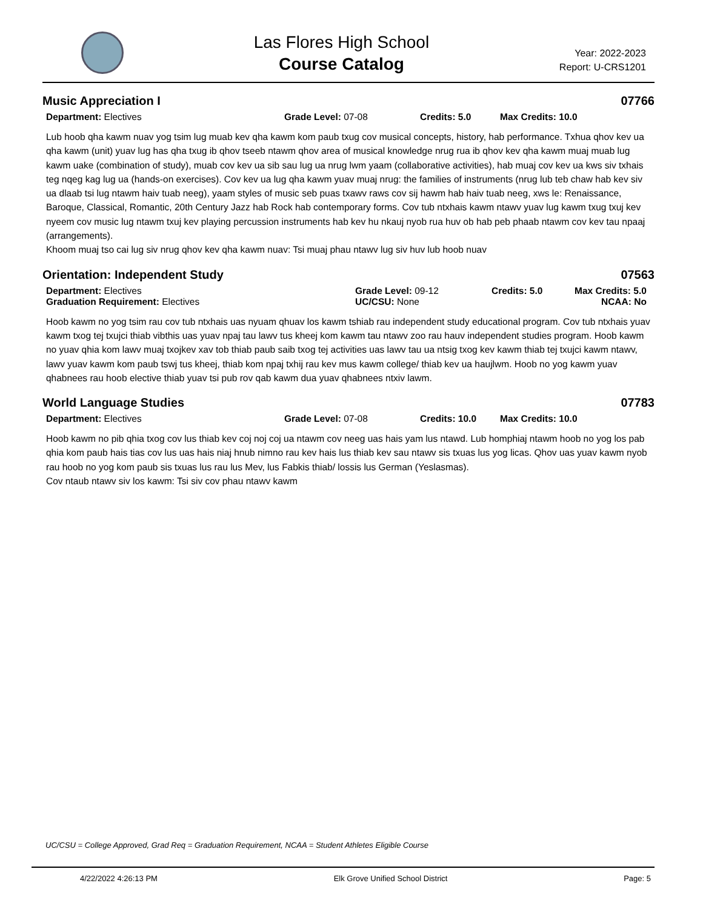Las Flores High School
Course Catalog
Year: 2022-2023
Report: U-CRS1201
Music Appreciation I 07766
Department: Electives Grade Level: 07-08 Credits: 5.0 Max Credits: 10.0
Lub hoob qha kawm nuav yog tsim lug muab kev qha kawm kom paub txug cov musical concepts, history, hab performance. Txhua qhov kev ua qha kawm (unit) yuav lug has qha txug ib qhov tseeb ntawm qhov area of musical knowledge nrug rua ib qhov kev qha kawm muaj muab lug kawm uake (combination of study), muab cov kev ua sib sau lug ua nrug lwm yaam (collaborative activities), hab muaj cov kev ua kws siv txhais teg nqeg kag lug ua (hands-on exercises). Cov kev ua lug qha kawm yuav muaj nrug: the families of instruments (nrug lub teb chaw hab kev siv ua dlaab tsi lug ntawm haiv tuab neeg), yaam styles of music seb puas txawv raws cov sij hawm hab haiv tuab neeg, xws le: Renaissance, Baroque, Classical, Romantic, 20th Century Jazz hab Rock hab contemporary forms. Cov tub ntxhais kawm ntawv yuav lug kawm txug txuj kev nyeem cov music lug ntawm txuj kev playing percussion instruments hab kev hu nkauj nyob rua huv ob hab peb phaab ntawm cov kev tau npaaj (arrangements).
Khoom muaj tso cai lug siv nrug qhov kev qha kawm nuav: Tsi muaj phau ntawv lug siv huv lub hoob nuav
Orientation: Independent Study 07563
Department: Electives
Graduation Requirement: Electives
Grade Level: 09-12
UC/CSU: None
Credits: 5.0 Max Credits: 5.0
NCAA: No
Hoob kawm no yog tsim rau cov tub ntxhais uas nyuam qhuav los kawm tshiab rau independent study educational program. Cov tub ntxhais yuav kawm txog tej txujci thiab vibthis uas yuav npaj tau lawv tus kheej kom kawm tau ntawv zoo rau hauv independent studies program. Hoob kawm no yuav qhia kom lawv muaj txojkev xav tob thiab paub saib txog tej activities uas lawv tau ua ntsig txog kev kawm thiab tej txujci kawm ntawv, lawv yuav kawm kom paub tswj tus kheej, thiab kom npaj txhij rau kev mus kawm college/ thiab kev ua haujlwm. Hoob no yog kawm yuav qhabnees rau hoob elective thiab yuav tsi pub rov qab kawm dua yuav qhabnees ntxiv lawm.
World Language Studies 07783
Department: Electives Grade Level: 07-08 Credits: 10.0 Max Credits: 10.0
Hoob kawm no pib qhia txog cov lus thiab kev coj noj coj ua ntawm cov neeg uas hais yam lus ntawd. Lub homphiaj ntawm hoob no yog los pab qhia kom paub hais tias cov lus uas hais niaj hnub nimno rau kev hais lus thiab kev sau ntawv sis txuas lus yog licas. Qhov uas yuav kawm nyob rau hoob no yog kom paub sis txuas lus rau lus Mev, lus Fabkis thiab/ lossis lus German (Yeslasmas).
Cov ntaub ntawv siv los kawm: Tsi siv cov phau ntawv kawm
UC/CSU = College Approved, Grad Req = Graduation Requirement, NCAA = Student Athletes Eligible Course
4/22/2022 4:26:13 PM Elk Grove Unified School District Page: 5